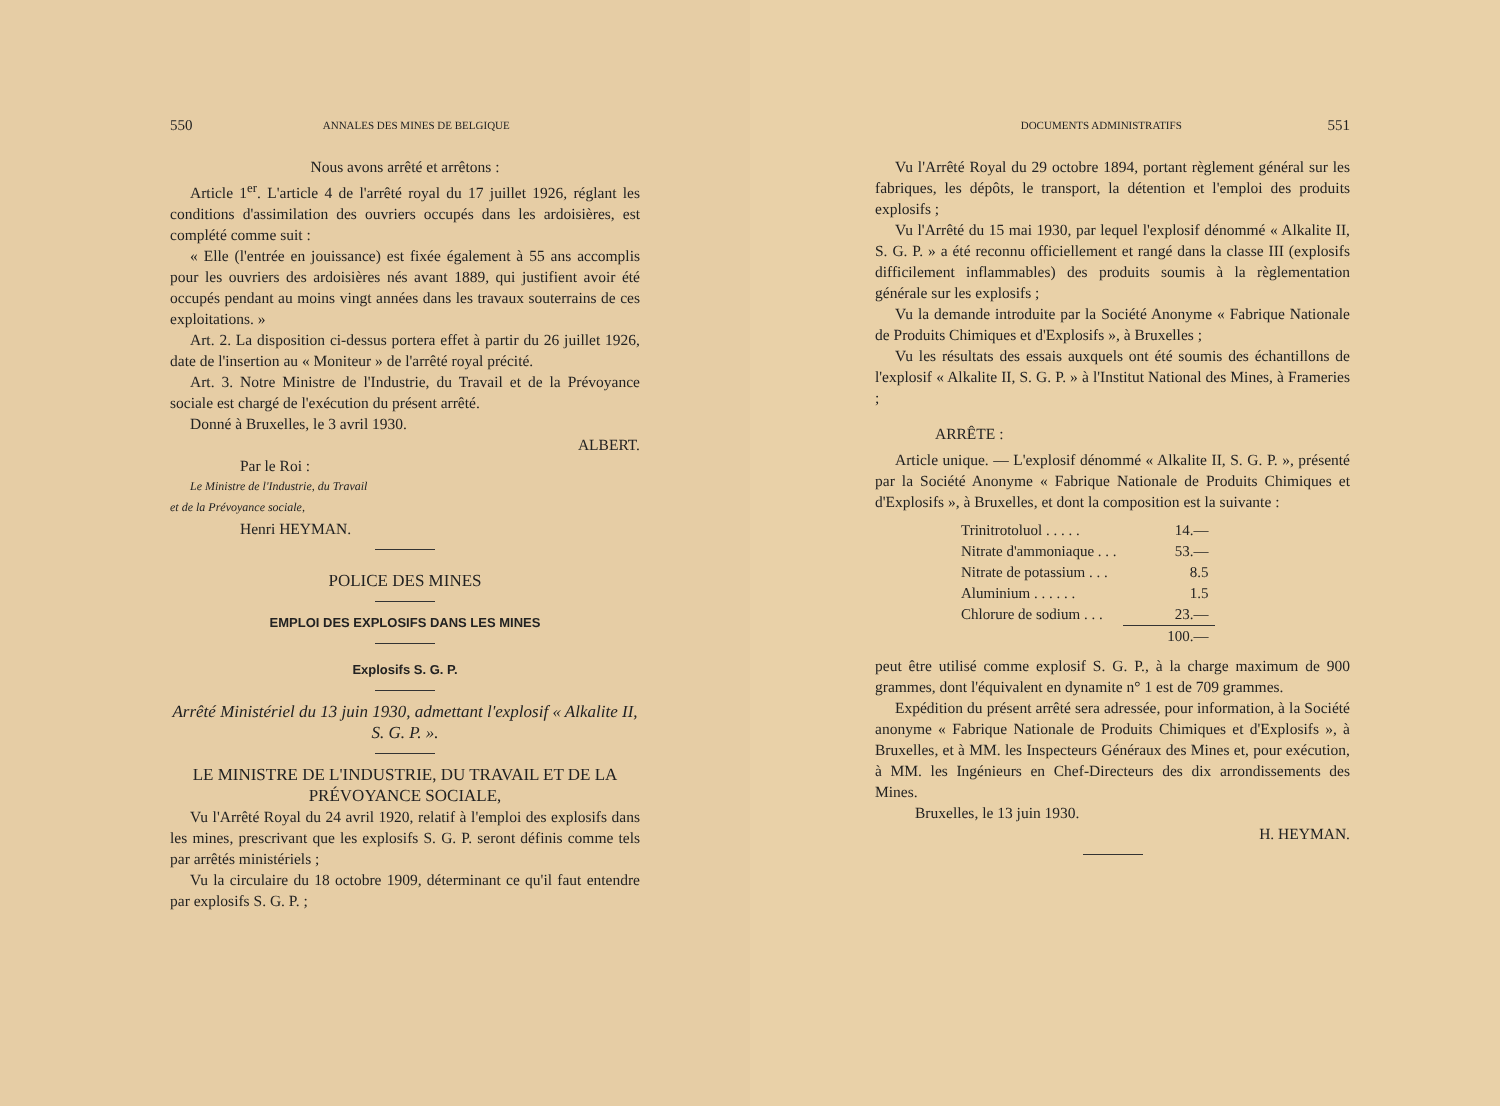550 ANNALES DES MINES DE BELGIQUE
Nous avons arrêté et arrêtons :
Article 1<sup>er</sup>. L'article 4 de l'arrêté royal du 17 juillet 1926, réglant les conditions d'assimilation des ouvriers occupés dans les ardoisières, est complété comme suit :
« Elle (l'entrée en jouissance) est fixée également à 55 ans accomplis pour les ouvriers des ardoisières nés avant 1889, qui justifient avoir été occupés pendant au moins vingt années dans les travaux souterrains de ces exploitations. »
Art. 2. La disposition ci-dessus portera effet à partir du 26 juillet 1926, date de l'insertion au « Moniteur » de l'arrêté royal précité.
Art. 3. Notre Ministre de l'Industrie, du Travail et de la Prévoyance sociale est chargé de l'exécution du présent arrêté.
Donné à Bruxelles, le 3 avril 1930.
ALBERT.
Par le Roi :
Le Ministre de l'Industrie, du Travail
et de la Prévoyance sociale,
Henri HEYMAN.
POLICE DES MINES
EMPLOI DES EXPLOSIFS DANS LES MINES
Explosifs S. G. P.
Arrêté Ministériel du 13 juin 1930, admettant l'explosif « Alkalite II, S. G. P. ».
LE MINISTRE DE L'INDUSTRIE, DU TRAVAIL ET DE LA PRÉVOYANCE SOCIALE,
Vu l'Arrêté Royal du 24 avril 1920, relatif à l'emploi des explosifs dans les mines, prescrivant que les explosifs S. G. P. seront définis comme tels par arrêtés ministériels ;
Vu la circulaire du 18 octobre 1909, déterminant ce qu'il faut entendre par explosifs S. G. P. ;
DOCUMENTS ADMINISTRATIFS 551
Vu l'Arrêté Royal du 29 octobre 1894, portant règlement général sur les fabriques, les dépôts, le transport, la détention et l'emploi des produits explosifs ;
Vu l'Arrêté du 15 mai 1930, par lequel l'explosif dénommé « Alkalite II, S. G. P. » a été reconnu officiellement et rangé dans la classe III (explosifs difficilement inflammables) des produits soumis à la règlementation générale sur les explosifs ;
Vu la demande introduite par la Société Anonyme « Fabrique Nationale de Produits Chimiques et d'Explosifs », à Bruxelles ;
Vu les résultats des essais auxquels ont été soumis des échantillons de l'explosif « Alkalite II, S. G. P. » à l'Institut National des Mines, à Frameries ;
ARRÊTE :
Article unique. — L'explosif dénommé « Alkalite II, S. G. P. », présenté par la Société Anonyme « Fabrique Nationale de Produits Chimiques et d'Explosifs », à Bruxelles, et dont la composition est la suivante :
| Trinitrotoluol . . . . . | 14.— |
| Nitrate d'ammoniaque . . . | 53.— |
| Nitrate de potassium . . . | 8.5 |
| Aluminium . . . . . . | 1.5 |
| Chlorure de sodium . . . | 23.— |
| | 100.— |
peut être utilisé comme explosif S. G. P., à la charge maximum de 900 grammes, dont l'équivalent en dynamite n° 1 est de 709 grammes.
Expédition du présent arrêté sera adressée, pour information, à la Société anonyme « Fabrique Nationale de Produits Chimiques et d'Explosifs », à Bruxelles, et à MM. les Inspecteurs Généraux des Mines et, pour exécution, à MM. les Ingénieurs en Chef-Directeurs des dix arrondissements des Mines.
Bruxelles, le 13 juin 1930.
H. HEYMAN.